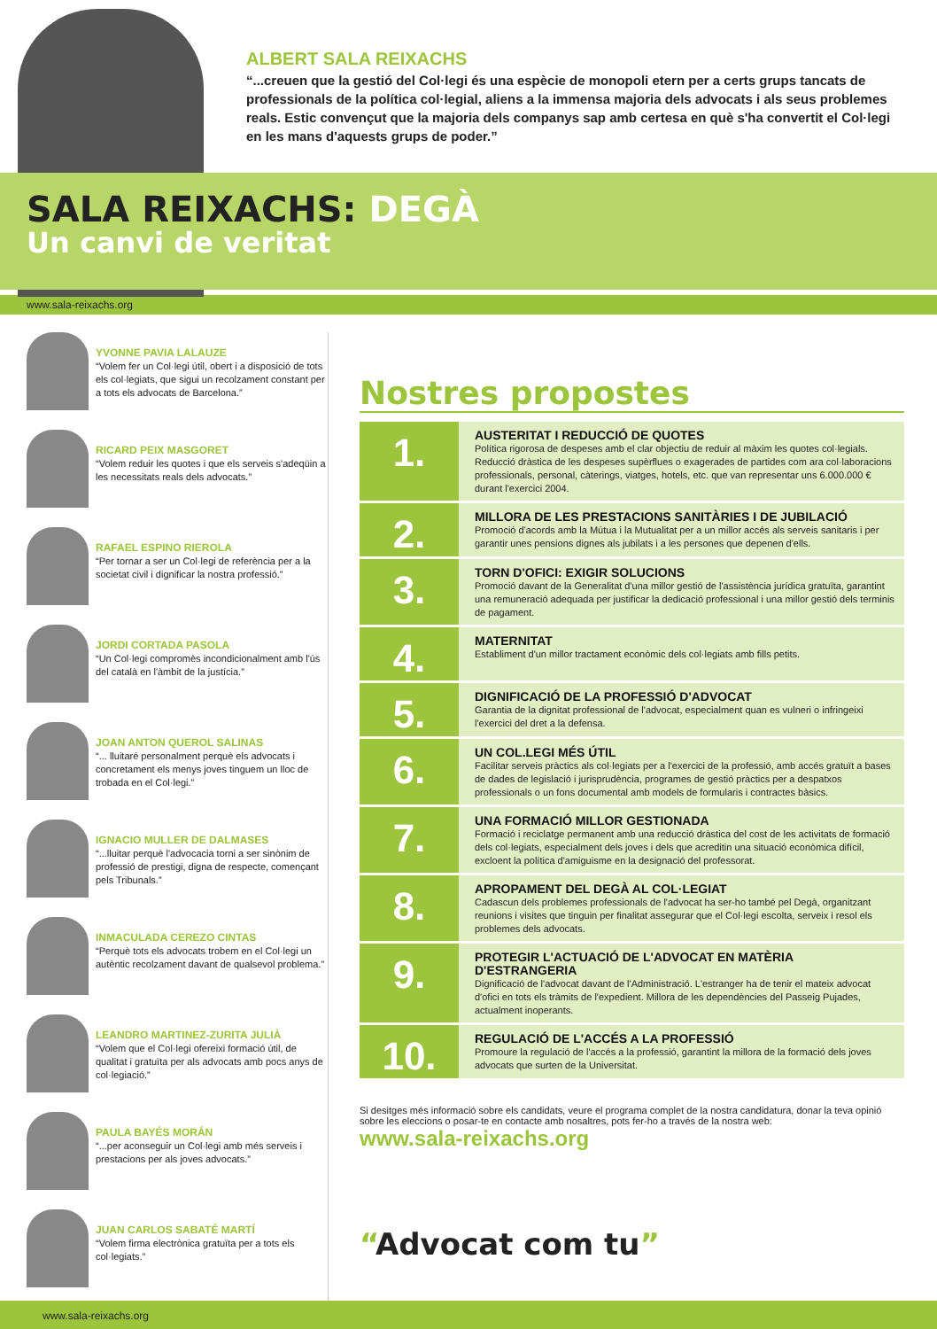ALBERT SALA REIXACHS
“...creuen que la gestió del Col·legi és una espècie de monopoli etern per a certs grups tancats de professionals de la política col·legial, aliens a la immensa majoria dels advocats i als seus problemes reals. Estic convençut que la majoria dels companys sap amb certesa en què s'ha convertit el Col·legi en les mans d'aquests grups de poder.”
SALA REIXACHS: DEGÀ
Un canvi de veritat
www.sala-reixachs.org
YVONNE PAVIA LALAUZE
“Volem fer un Col·legi útil, obert i a disposició de tots els col·legiats, que sigui un recolzament constant per a tots els advocats de Barcelona.”
RICARD PEIX MASGORET
“Volem reduir les quotes i que els serveis s'adeqüin a les necessitats reals dels advocats.”
RAFAEL ESPINO RIEROLA
“Per tornar a ser un Col·legi de referència per a la societat civil i dignificar la nostra professió.”
JORDI CORTADA PASOLA
“Un Col·legi compromès incondicionalment amb l'ús del català en l'àmbit de la justícia.”
JOAN ANTON QUEROL SALINAS
“... lluitaré personalment perquè els advocats i concretament els menys joves tinguem un lloc de trobada en el Col·legi.”
IGNACIO MULLER DE DALMASES
“...lluitar perquè l'advocacia torni a ser sinònim de professió de prestigi, digna de respecte, començant pels Tribunals.”
INMACULADA CEREZO CINTAS
“Perquè tots els advocats trobem en el Col·legi un autèntic recolzament davant de qualsevol problema.”
LEANDRO MARTINEZ-ZURITA JULIÀ
“Volem que el Col·legi ofereixi formació útil, de qualitat i gratuïta per als advocats amb pocs anys de col·legiació.”
PAULA BAYÉS MORÁN
“...per aconseguir un Col·legi amb més serveis i prestacions per als joves advocats.”
JUAN CARLOS SABATÉ MARTÍ
“Volem firma electrònica gratuïta per a tots els col·legiats.”
Nostres propostes
1.
AUSTERITAT I REDUCCIÓ DE QUOTES
Política rigorosa de despeses amb el clar objectiu de reduir al màxim les quotes col·legials. Reducció dràstica de les despeses supèrflues o exagerades de partides com ara col·laboracions professionals, personal, càterings, viatges, hotels, etc. que van representar uns 6.000.000 € durant l'exercici 2004.
2.
MILLORA DE LES PRESTACIONS SANITÀRIES I DE JUBILACIÓ
Promoció d'acords amb la Mútua i la Mutualitat per a un millor accés als serveis sanitaris i per garantir unes pensions dignes als jubilats i a les persones que depenen d'ells.
3.
TORN D'OFICI: EXIGIR SOLUCIONS
Promoció davant de la Generalitat d'una millor gestió de l'assistència jurídica gratuïta, garantint una remuneració adequada per justificar la dedicació professional i una millor gestió dels terminis de pagament.
4.
MATERNITAT
Establiment d'un millor tractament econòmic dels col·legiats amb fills petits.
5.
DIGNIFICACIÓ DE LA PROFESSIÓ D'ADVOCAT
Garantia de la dignitat professional de l'advocat, especialment quan es vulneri o infringeixi l'exercici del dret a la defensa.
6.
UN COL.LEGI MÉS ÚTIL
Facilitar serveis pràctics als col·legiats per a l'exercici de la professió, amb accés gratuït a bases de dades de legislació i jurisprudència, programes de gestió pràctics per a despatxos professionals o un fons documental amb models de formularis i contractes bàsics.
7.
UNA FORMACIÓ MILLOR GESTIONADA
Formació i reciclatge permanent amb una reducció dràstica del cost de les activitats de formació dels col·legiats, especialment dels joves i dels que acreditin una situació econòmica difícil, excloent la política d'amiguisme en la designació del professorat.
8.
APROPAMENT DEL DEGÀ AL COL·LEGIAT
Cadascun dels problemes professionals de l'advocat ha ser-ho també pel Degà, organitzant reunions i visites que tinguin per finalitat assegurar que el Col·legi escolta, serveix i resol els problemes dels advocats.
9.
PROTEGIR L'ACTUACIÓ DE L'ADVOCAT EN MATÈRIA D'ESTRANGERIA
Dignificació de l'advocat davant de l'Administració. L'estranger ha de tenir el mateix advocat d'ofici en tots els tràmits de l'expedient. Millora de les dependències del Passeig Pujades, actualment inoperants.
10.
REGULACIÓ DE L'ACCÉS A LA PROFESSIÓ
Promoure la regulació de l'accés a la professió, garantint la millora de la formació dels joves advocats que surten de la Universitat.
Si desitges més informació sobre els candidats, veure el programa complet de la nostra candidatura, donar la teva opinió sobre les eleccions o posar-te en contacte amb nosaltres, pots fer-ho a través de la nostra web:
www.sala-reixachs.org
“Advocat com tu”
www.sala-reixachs.org